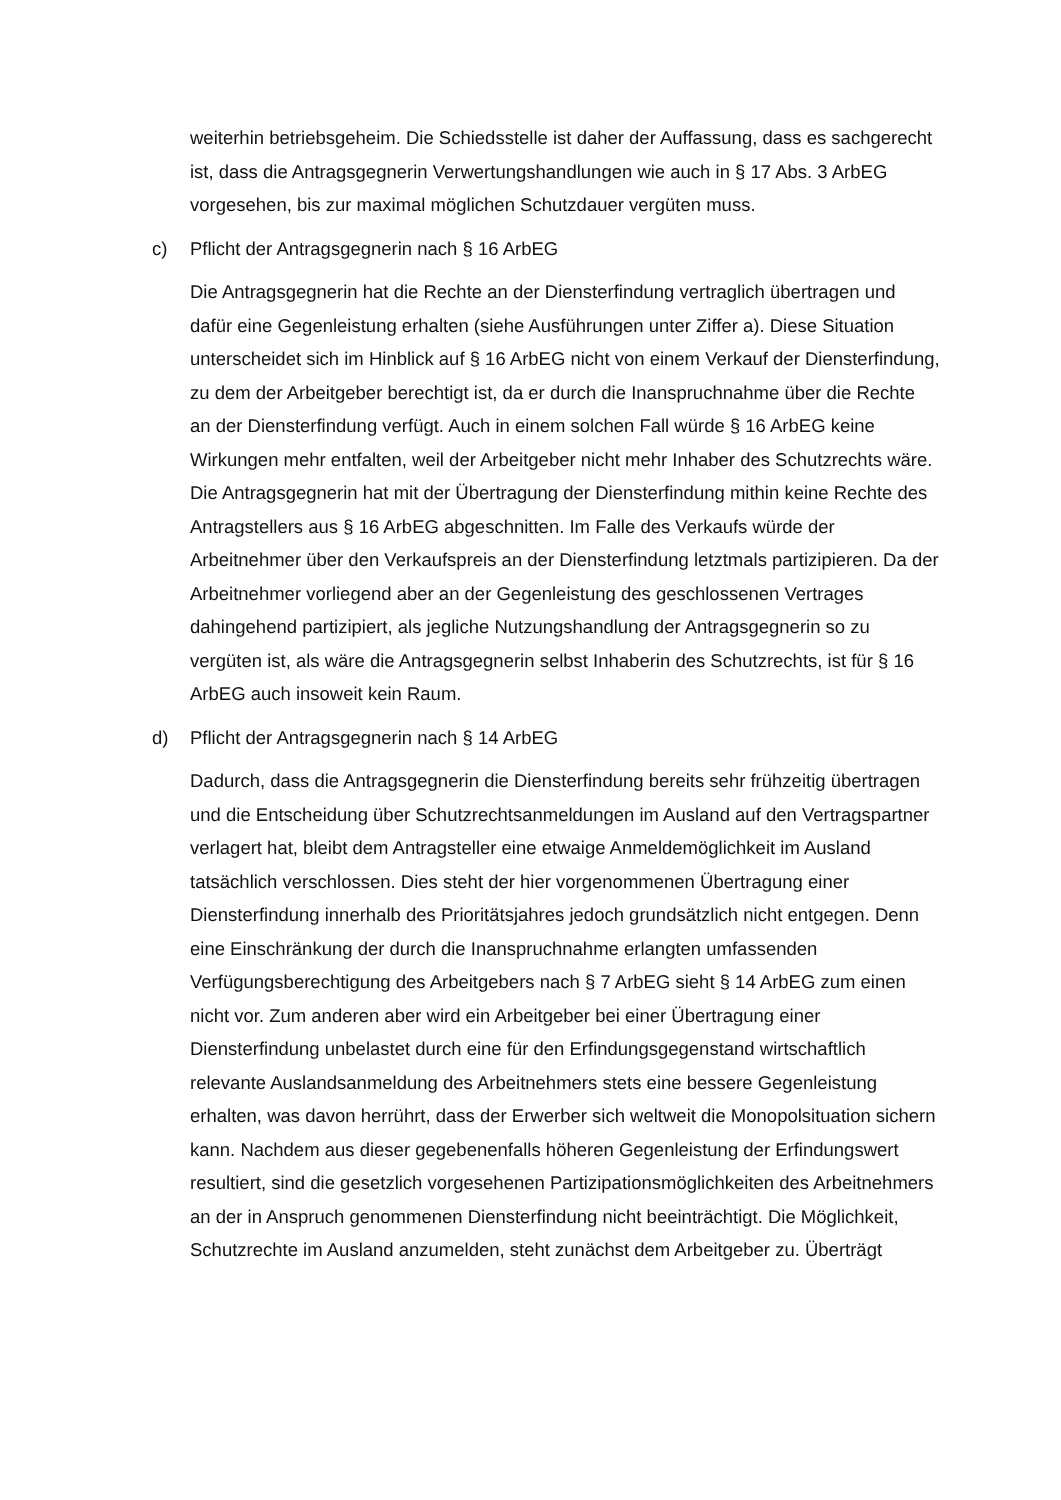weiterhin betriebsgeheim. Die Schiedsstelle ist daher der Auffassung, dass es sachgerecht ist, dass die Antragsgegnerin Verwertungshandlungen wie auch in § 17 Abs. 3 ArbEG vorgesehen, bis zur maximal möglichen Schutzdauer vergüten muss.
c) Pflicht der Antragsgegnerin nach § 16 ArbEG
Die Antragsgegnerin hat die Rechte an der Diensterfindung vertraglich übertragen und dafür eine Gegenleistung erhalten (siehe Ausführungen unter Ziffer a). Diese Situation unterscheidet sich im Hinblick auf § 16 ArbEG nicht von einem Verkauf der Diensterfindung, zu dem der Arbeitgeber berechtigt ist, da er durch die Inanspruchnahme über die Rechte an der Diensterfindung verfügt. Auch in einem solchen Fall würde § 16 ArbEG keine Wirkungen mehr entfalten, weil der Arbeitgeber nicht mehr Inhaber des Schutzrechts wäre. Die Antragsgegnerin hat mit der Übertragung der Diensterfindung mithin keine Rechte des Antragstellers aus § 16 ArbEG abgeschnitten. Im Falle des Verkaufs würde der Arbeitnehmer über den Verkaufspreis an der Diensterfindung letztmals partizipieren. Da der Arbeitnehmer vorliegend aber an der Gegenleistung des geschlossenen Vertrages dahingehend partizipiert, als jegliche Nutzungshandlung der Antragsgegnerin so zu vergüten ist, als wäre die Antragsgegnerin selbst Inhaberin des Schutzrechts, ist für § 16 ArbEG auch insoweit kein Raum.
d) Pflicht der Antragsgegnerin nach § 14 ArbEG
Dadurch, dass die Antragsgegnerin die Diensterfindung bereits sehr frühzeitig übertragen und die Entscheidung über Schutzrechtsanmeldungen im Ausland auf den Vertragspartner verlagert hat, bleibt dem Antragsteller eine etwaige Anmeldemöglichkeit im Ausland tatsächlich verschlossen. Dies steht der hier vorgenommenen Übertragung einer Diensterfindung innerhalb des Prioritätsjahres jedoch grundsätzlich nicht entgegen. Denn eine Einschränkung der durch die Inanspruchnahme erlangten umfassenden Verfügungsberechtigung des Arbeitgebers nach § 7 ArbEG sieht § 14 ArbEG zum einen nicht vor. Zum anderen aber wird ein Arbeitgeber bei einer Übertragung einer Diensterfindung unbelastet durch eine für den Erfindungsgegenstand wirtschaftlich relevante Auslandsanmeldung des Arbeitnehmers stets eine bessere Gegenleistung erhalten, was davon herrührt, dass der Erwerber sich weltweit die Monopolsituation sichern kann. Nachdem aus dieser gegebenenfalls höheren Gegenleistung der Erfindungswert resultiert, sind die gesetzlich vorgesehenen Partizipationsmöglichkeiten des Arbeitnehmers an der in Anspruch genommenen Diensterfindung nicht beeinträchtigt. Die Möglichkeit, Schutzrechte im Ausland anzumelden, steht zunächst dem Arbeitgeber zu. Überträgt